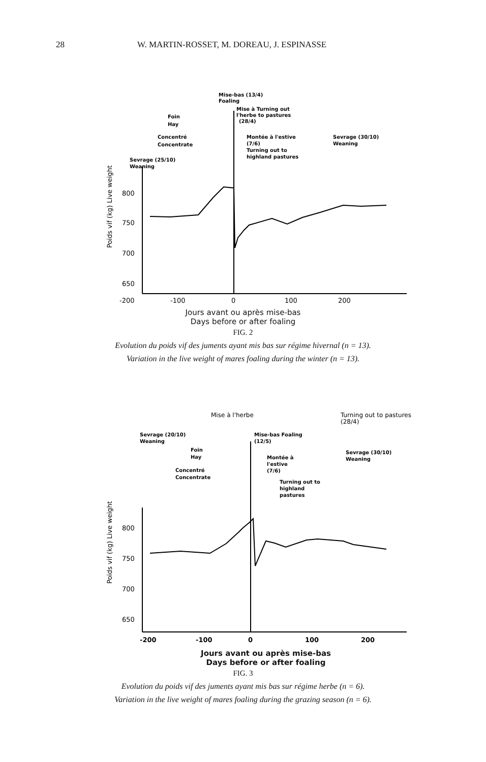28 W. MARTIN-ROSSET, M. DOREAU, J. ESPINASSE
Poids vif (kg) Live weight
800
750
700
650
Mise-bas (13/4)
Foaling
Mise à Turning out
l'herbe to pastures
(28/4)
Foin
Hay
Concentré
Concentrate
Montée à l'estive
(7/6)
Turning out to
highland pastures
Sevrage (30/10)
Weaning
Sevrage (25/10)
Weaning
-200
-100
0
100
200
Jours avant ou après mise-bas
Days before or after foaling
FIG. 2
Evolution du poids vif des juments ayant mis bas sur régime hivernal (n = 13).
Variation in the live weight of mares foaling during the winter (n = 13).
Poids vif (kg) Live weight
800
750
700
650
Mise à l'herbe
Turning out to pastures
(28/4)
Sevrage (20/10)
Weaning
Foin
Hay
Concentré
Concentrate
Mise-bas Foaling
(12/5)
Montée à
l'estive
(7/6)
Turning out to
highland
pastures
Sevrage (30/10)
Weaning
-200
-100
0
100
200
Jours avant ou après mise-bas
Days before or after foaling
FIG. 3
Evolution du poids vif des juments ayant mis bas sur régime herbe (n = 6).
Variation in the live weight of mares foaling during the grazing season (n = 6).